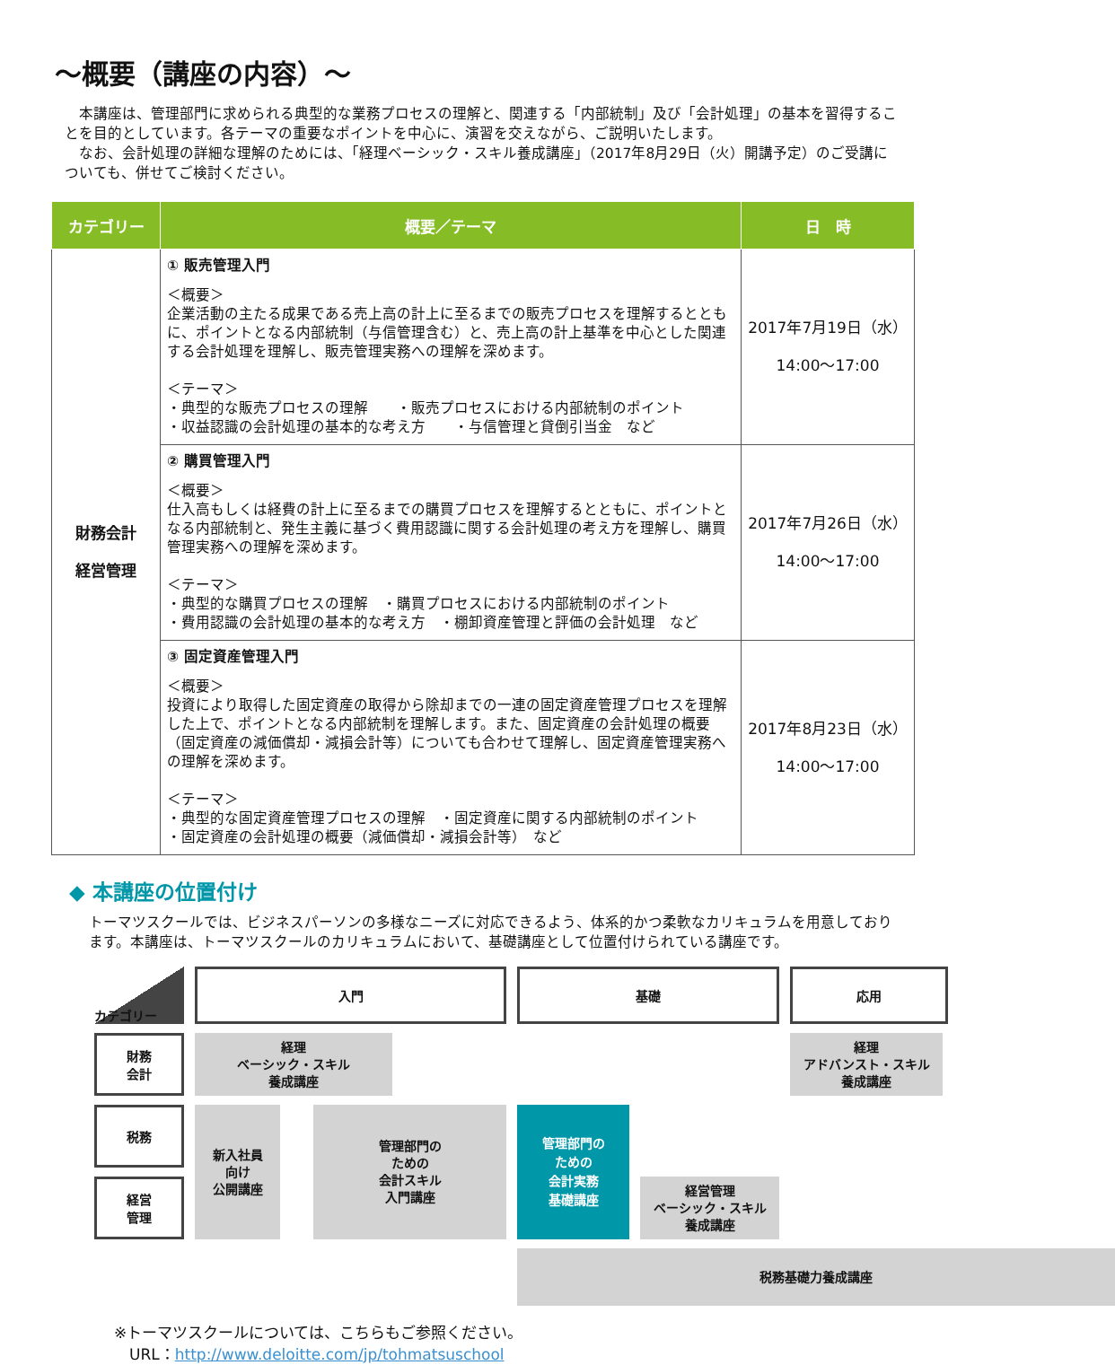～概要（講座の内容）～
　本講座は、管理部門に求められる典型的な業務プロセスの理解と、関連する「内部統制」及び「会計処理」の基本を習得することを目的としています。各テーマの重要なポイントを中心に、演習を交えながら、ご説明いたします。
　なお、会計処理の詳細な理解のためには、「経理ベーシック・スキル養成講座」（2017年8月29日（火）開講予定）のご受講についても、併せてご検討ください。
| カテゴリー | 概要／テーマ | 日 時 |
| --- | --- | --- |
| 財務会計 経営管理 | ① 販売管理入門 ＜概要＞ 企業活動の主たる成果である売上高の計上に至るまでの販売プロセスを理解するとともに、ポイントとなる内部統制（与信管理含む）と、売上高の計上基準を中心とした関連する会計処理を理解し、販売管理実務への理解を深めます。 ＜テーマ＞ ・典型的な販売プロセスの理解 ・販売プロセスにおける内部統制のポイント ・収益認識の会計処理の基本的な考え方 ・与信管理と貸倒引当金 など | 2017年7月19日（水） 14:00～17:00 |
| | ② 購買管理入門 ＜概要＞ 仕入高もしくは経費の計上に至るまでの購買プロセスを理解するとともに、ポイントとなる内部統制と、発生主義に基づく費用認識に関する会計処理の考え方を理解し、購買管理実務への理解を深めます。 ＜テーマ＞ ・典型的な購買プロセスの理解 ・購買プロセスにおける内部統制のポイント ・費用認識の会計処理の基本的な考え方 ・棚卸資産管理と評価の会計処理 など | 2017年7月26日（水） 14:00～17:00 |
| | ③ 固定資産管理入門 ＜概要＞ 投資により取得した固定資産の取得から除却までの一連の固定資産管理プロセスを理解した上で、ポイントとなる内部統制を理解します。また、固定資産の会計処理の概要（固定資産の減価償却・減損会計等）についても合わせて理解し、固定資産管理実務への理解を深めます。 ＜テーマ＞ ・典型的な固定資産管理プロセスの理解 ・固定資産に関する内部統制のポイント ・固定資産の会計処理の概要（減価償却・減損会計等） など | 2017年8月23日（水） 14:00～17:00 |
◆ 本講座の位置付け
トーマツスクールでは、ビジネスパーソンの多様なニーズに対応できるよう、体系的かつ柔軟なカリキュラムを用意しております。本講座は、トーマツスクールのカリキュラムにおいて、基礎講座として位置付けられている講座です。
カテゴリー
入門
基礎
応用
財務
会計
新入社員
向け
公開講座
管理部門の
ための
会計スキル
入門講座
管理部門の
ための
会計実務
基礎講座
経理
ベーシック・スキル
養成講座
経理
アドバンスト・スキル
養成講座
経営
管理
経営管理
ベーシック・スキル
養成講座
税務
税務基礎力養成講座
※トーマツスクールについては、こちらもご参照ください。
　URL：http://www.deloitte.com/jp/tohmatsuschool